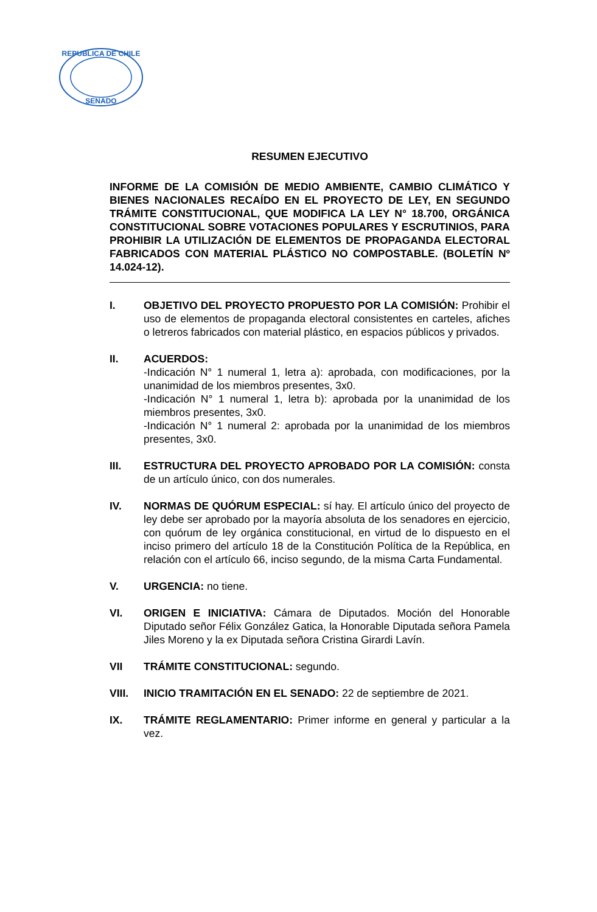REPUBLICA DE CHILE
SENADO
RESUMEN EJECUTIVO
INFORME DE LA COMISIÓN DE MEDIO AMBIENTE, CAMBIO CLIMÁTICO Y BIENES NACIONALES RECAÍDO EN EL PROYECTO DE LEY, EN SEGUNDO TRÁMITE CONSTITUCIONAL, QUE MODIFICA LA LEY N° 18.700, ORGÁNICA CONSTITUCIONAL SOBRE VOTACIONES POPULARES Y ESCRUTINIOS, PARA PROHIBIR LA UTILIZACIÓN DE ELEMENTOS DE PROPAGANDA ELECTORAL FABRICADOS CON MATERIAL PLÁSTICO NO COMPOSTABLE. (BOLETÍN Nº 14.024-12).
I. OBJETIVO DEL PROYECTO PROPUESTO POR LA COMISIÓN: Prohibir el uso de elementos de propaganda electoral consistentes en carteles, afiches o letreros fabricados con material plástico, en espacios públicos y privados.
II. ACUERDOS:
-Indicación N° 1 numeral 1, letra a): aprobada, con modificaciones, por la unanimidad de los miembros presentes, 3x0.
-Indicación N° 1 numeral 1, letra b): aprobada por la unanimidad de los miembros presentes, 3x0.
-Indicación N° 1 numeral 2: aprobada por la unanimidad de los miembros presentes, 3x0.
III. ESTRUCTURA DEL PROYECTO APROBADO POR LA COMISIÓN: consta de un artículo único, con dos numerales.
IV. NORMAS DE QUÓRUM ESPECIAL: sí hay. El artículo único del proyecto de ley debe ser aprobado por la mayoría absoluta de los senadores en ejercicio, con quórum de ley orgánica constitucional, en virtud de lo dispuesto en el inciso primero del artículo 18 de la Constitución Política de la República, en relación con el artículo 66, inciso segundo, de la misma Carta Fundamental.
V. URGENCIA: no tiene.
VI. ORIGEN E INICIATIVA: Cámara de Diputados. Moción del Honorable Diputado señor Félix González Gatica, la Honorable Diputada señora Pamela Jiles Moreno y la ex Diputada señora Cristina Girardi Lavín.
VII TRÁMITE CONSTITUCIONAL: segundo.
VIII. INICIO TRAMITACIÓN EN EL SENADO: 22 de septiembre de 2021.
IX. TRÁMITE REGLAMENTARIO: Primer informe en general y particular a la vez.